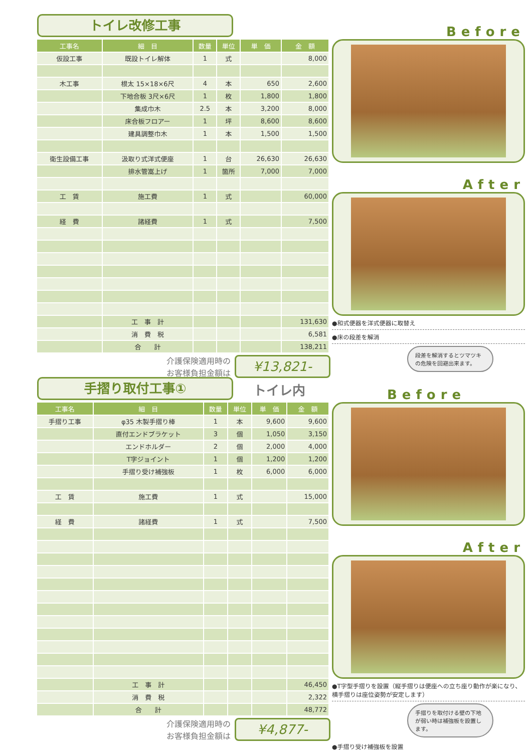トイレ改修工事
| 工事名 | 細 目 | 数量 | 単位 | 単 価 | 金 額 |
| --- | --- | --- | --- | --- | --- |
| 仮設工事 | 既設トイレ解体 | 1 | 式 | | 8,000 |
| 木工事 | 根太 15×18×6尺 | 4 | 本 | 650 | 2,600 |
| | 下地合板 3尺×6尺 | 1 | 枚 | 1,800 | 1,800 |
| | 集成巾木 | 2.5 | 本 | 3,200 | 8,000 |
| | 床合板フロアー | 1 | 坪 | 8,600 | 8,600 |
| | 建具調整巾木 | 1 | 本 | 1,500 | 1,500 |
| 衛生設備工事 | 汲取り式洋式便座 | 1 | 台 | 26,630 | 26,630 |
| | 排水管嵩上げ | 1 | 箇所 | 7,000 | 7,000 |
| 工 賃 | 施工費 | 1 | 式 | | 60,000 |
| 経 費 | 諸経費 | 1 | 式 | | 7,500 |
| | 工 事 計 | | | | 131,630 |
| | 消 費 税 | | | | 6,581 |
| | 合 計 | | | | 138,211 |
介護保険適用時の
お客様負担金額は
¥13,821-
Before
After
●和式便器を洋式便器に取替え
●床の段差を解消
段差を解消するとツマツキの危険を回避出来ます。
手摺り取付工事①
トイレ内
| 工事名 | 細 目 | 数量 | 単位 | 単 価 | 金 額 |
| --- | --- | --- | --- | --- | --- |
| 手摺り工事 | φ35 木製手摺り棒 | 1 | 本 | 9,600 | 9,600 |
| | 直付エンドブラケット | 3 | 個 | 1,050 | 3,150 |
| | エンドホルダー | 2 | 個 | 2,000 | 4,000 |
| | T字ジョイント | 1 | 個 | 1,200 | 1,200 |
| | 手摺り受け補強板 | 1 | 枚 | 6,000 | 6,000 |
| 工 賃 | 施工費 | 1 | 式 | | 15,000 |
| 経 費 | 諸経費 | 1 | 式 | | 7,500 |
| | 工 事 計 | | | | 46,450 |
| | 消 費 税 | | | | 2,322 |
| | 合 計 | | | | 48,772 |
介護保険適用時の
お客様負担金額は
¥4,877-
Before
After
●T字型手摺りを設置（縦手摺りは便座への立ち座り動作が楽になり、横手摺りは座位姿勢が安定します）
手摺りを取付ける壁の下地が弱い時は補強板を設置します。
●手摺り受け補強板を設置